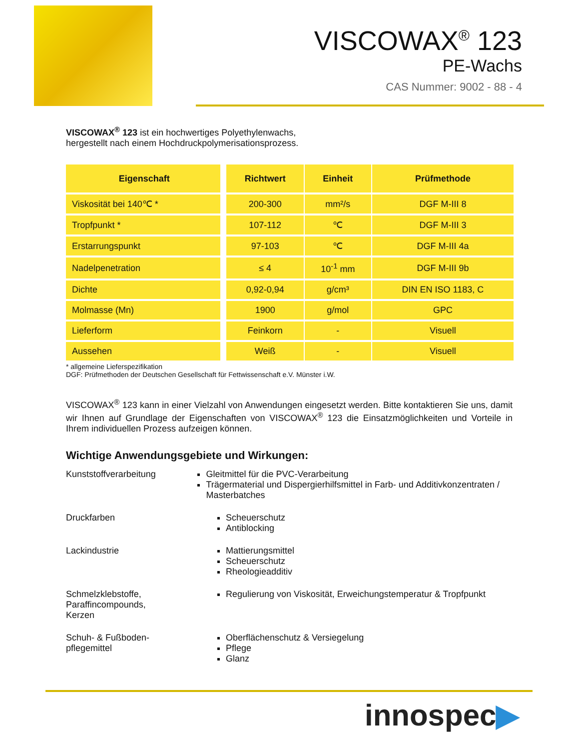VISCOWAX<sup>®</sup> 123
PE-Wachs
CAS Nummer: 9002 - 88 - 4
VISCOWAX<sup>®</sup> 123 ist ein hochwertiges Polyethylenwachs,
hergestellt nach einem Hochdruckpolymerisationsprozess.
| Eigenschaft | Richtwert | Einheit | Prüfmethode |
| --- | --- | --- | --- |
| Viskosität bei 140℃ * | 200-300 | mm²/s | DGF M-III 8 |
| Tropfpunkt * | 107-112 | ℃ | DGF M-III 3 |
| Erstarrungspunkt | 97-103 | ℃ | DGF M-III 4a |
| Nadelpenetration | ≤ 4 | 10<sup>-1</sup> mm | DGF M-III 9b |
| Dichte | 0,92-0,94 | g/cm³ | DIN EN ISO 1183, C |
| Molmasse (Mn) | 1900 | g/mol | GPC |
| Lieferform | Feinkorn | - | Visuell |
| Aussehen | Weiß | - | Visuell |
* allgemeine Lieferspezifikation
DGF: Prüfmethoden der Deutschen Gesellschaft für Fettwissenschaft e.V. Münster i.W.
VISCOWAX<sup>®</sup> 123 kann in einer Vielzahl von Anwendungen eingesetzt werden. Bitte kontaktieren Sie uns, damit wir Ihnen auf Grundlage der Eigenschaften von VISCOWAX<sup>®</sup> 123 die Einsatzmöglichkeiten und Vorteile in Ihrem individuellen Prozess aufzeigen können.
Wichtige Anwendungsgebiete und Wirkungen:
Kunststoffverarbeitung Gleitmittel für die PVC-Verarbeitung
Trägermaterial und Dispergierhilfsmittel in Farb- und Additivkonzentraten / Masterbatches
Druckfarben Scheuerschutz
Antiblocking
Lackindustrie Mattierungsmittel
Scheuerschutz
Rheologieadditiv
Schmelzklebstoffe,
Paraffincompounds,
Kerzen
Regulierung von Viskosität, Erweichungstemperatur & Tropfpunkt
Schuh- & Fußboden-
pflegemittel
Oberflächenschutz & Versiegelung
Pflege
Glanz
innospec▶